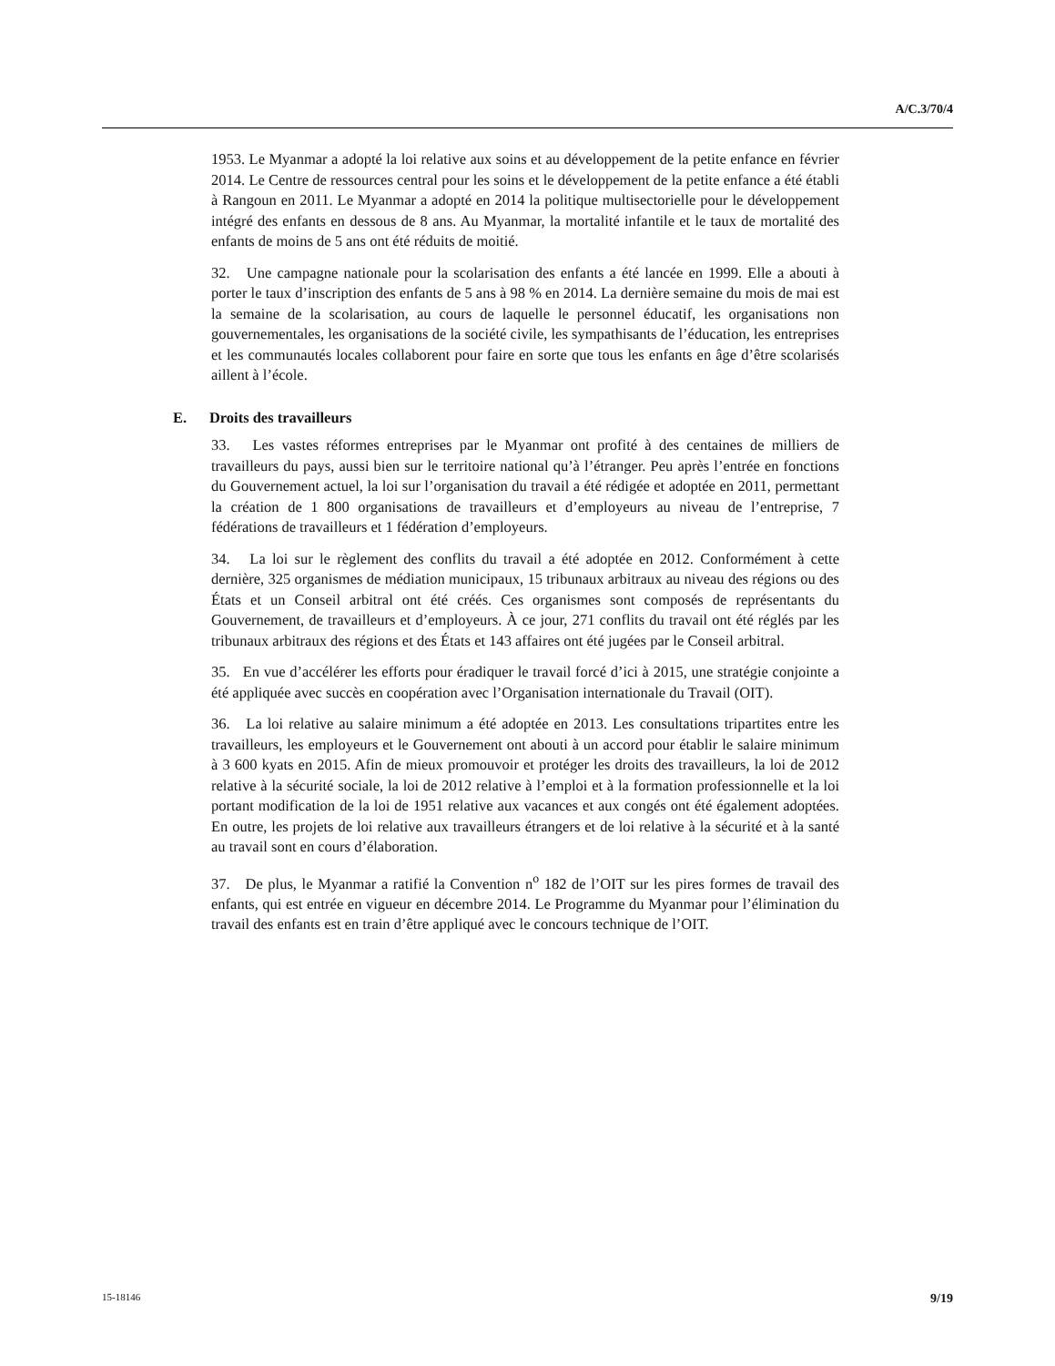A/C.3/70/4
1953. Le Myanmar a adopté la loi relative aux soins et au développement de la petite enfance en février 2014. Le Centre de ressources central pour les soins et le développement de la petite enfance a été établi à Rangoun en 2011. Le Myanmar a adopté en 2014 la politique multisectorielle pour le développement intégré des enfants en dessous de 8 ans. Au Myanmar, la mortalité infantile et le taux de mortalité des enfants de moins de 5 ans ont été réduits de moitié.
32. Une campagne nationale pour la scolarisation des enfants a été lancée en 1999. Elle a abouti à porter le taux d’inscription des enfants de 5 ans à 98 % en 2014. La dernière semaine du mois de mai est la semaine de la scolarisation, au cours de laquelle le personnel éducatif, les organisations non gouvernementales, les organisations de la société civile, les sympathisants de l’éducation, les entreprises et les communautés locales collaborent pour faire en sorte que tous les enfants en âge d’être scolarisés aillent à l’école.
E. Droits des travailleurs
33. Les vastes réformes entreprises par le Myanmar ont profité à des centaines de milliers de travailleurs du pays, aussi bien sur le territoire national qu’à l’étranger. Peu après l’entrée en fonctions du Gouvernement actuel, la loi sur l’organisation du travail a été rédigée et adoptée en 2011, permettant la création de 1 800 organisations de travailleurs et d’employeurs au niveau de l’entreprise, 7 fédérations de travailleurs et 1 fédération d’employeurs.
34. La loi sur le règlement des conflits du travail a été adoptée en 2012. Conformément à cette dernière, 325 organismes de médiation municipaux, 15 tribunaux arbitraux au niveau des régions ou des États et un Conseil arbitral ont été créés. Ces organismes sont composés de représentants du Gouvernement, de travailleurs et d’employeurs. À ce jour, 271 conflits du travail ont été réglés par les tribunaux arbitraux des régions et des États et 143 affaires ont été jugées par le Conseil arbitral.
35. En vue d’accélérer les efforts pour éradiquer le travail forcé d’ici à 2015, une stratégie conjointe a été appliquée avec succès en coopération avec l’Organisation internationale du Travail (OIT).
36. La loi relative au salaire minimum a été adoptée en 2013. Les consultations tripartites entre les travailleurs, les employeurs et le Gouvernement ont abouti à un accord pour établir le salaire minimum à 3 600 kyats en 2015. Afin de mieux promouvoir et protéger les droits des travailleurs, la loi de 2012 relative à la sécurité sociale, la loi de 2012 relative à l’emploi et à la formation professionnelle et la loi portant modification de la loi de 1951 relative aux vacances et aux congés ont été également adoptées. En outre, les projets de loi relative aux travailleurs étrangers et de loi relative à la sécurité et à la santé au travail sont en cours d’élaboration.
37. De plus, le Myanmar a ratifié la Convention n<sup>o</sup> 182 de l’OIT sur les pires formes de travail des enfants, qui est entrée en vigueur en décembre 2014. Le Programme du Myanmar pour l’élimination du travail des enfants est en train d’être appliqué avec le concours technique de l’OIT.
15-18146 9/19